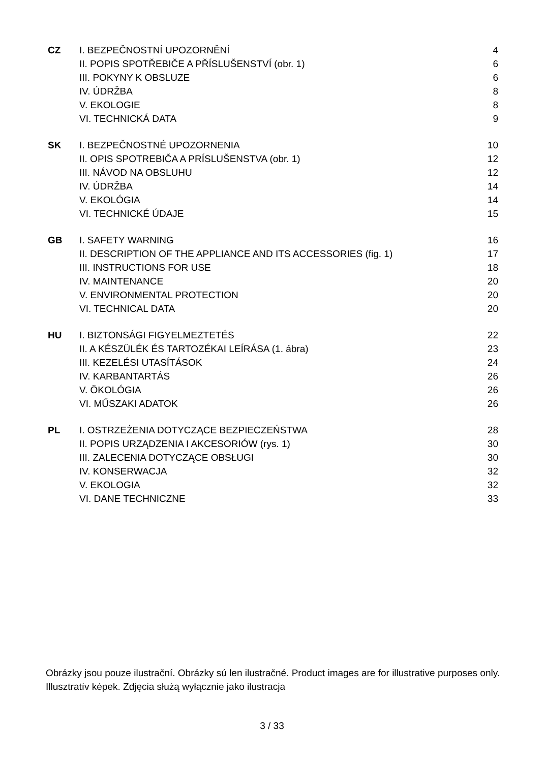| CZ | I. BEZPEČNOSTNÍ UPOZORNĚNÍ | 4 |
| | II. POPIS SPOTŘEBIČE A PŘÍSLUŠENSTVÍ (obr. 1) | 6 |
| | III. POKYNY K OBSLUZE | 6 |
| | IV. ÚDRŽBA | 8 |
| | V. EKOLOGIE | 8 |
| | VI. TECHNICKÁ DATA | 9 |
| SK | I. BEZPEČNOSTNÉ UPOZORNENIA | 10 |
| | II. OPIS SPOTREBIČA A PRÍSLUŠENSTVA (obr. 1) | 12 |
| | III. NÁVOD NA OBSLUHU | 12 |
| | IV. ÚDRŽBA | 14 |
| | V. EKOLÓGIA | 14 |
| | VI. TECHNICKÉ ÚDAJE | 15 |
| GB | I. SAFETY WARNING | 16 |
| | II. DESCRIPTION OF THE APPLIANCE AND ITS ACCESSORIES (fig. 1) | 17 |
| | III. INSTRUCTIONS FOR USE | 18 |
| | IV. MAINTENANCE | 20 |
| | V. ENVIRONMENTAL PROTECTION | 20 |
| | VI. TECHNICAL DATA | 20 |
| HU | I. BIZTONSÁGI FIGYELMEZTETÉS | 22 |
| | II. A KÉSZÜLÉK ÉS TARTOZÉKAI LEÍRÁSA (1. ábra) | 23 |
| | III. KEZELÉSI UTASÍTÁSOK | 24 |
| | IV. KARBANTARTÁS | 26 |
| | V. ÖKOLÓGIA | 26 |
| | VI. MŰSZAKI ADATOK | 26 |
| PL | I. OSTRZEŻENIA DOTYCZĄCE BEZPIECZEŃSTWA | 28 |
| | II. POPIS URZĄDZENIA I AKCESORIÓW (rys. 1) | 30 |
| | III. ZALECENIA DOTYCZĄCE OBSŁUGI | 30 |
| | IV. KONSERWACJA | 32 |
| | V. EKOLOGIA | 32 |
| | VI. DANE TECHNICZNE | 33 |
Obrázky jsou pouze ilustrační. Obrázky sú len ilustračné. Product images are for illustrative purposes only. Illusztratív képek. Zdjęcia służą wyłącznie jako ilustracja
3 / 33